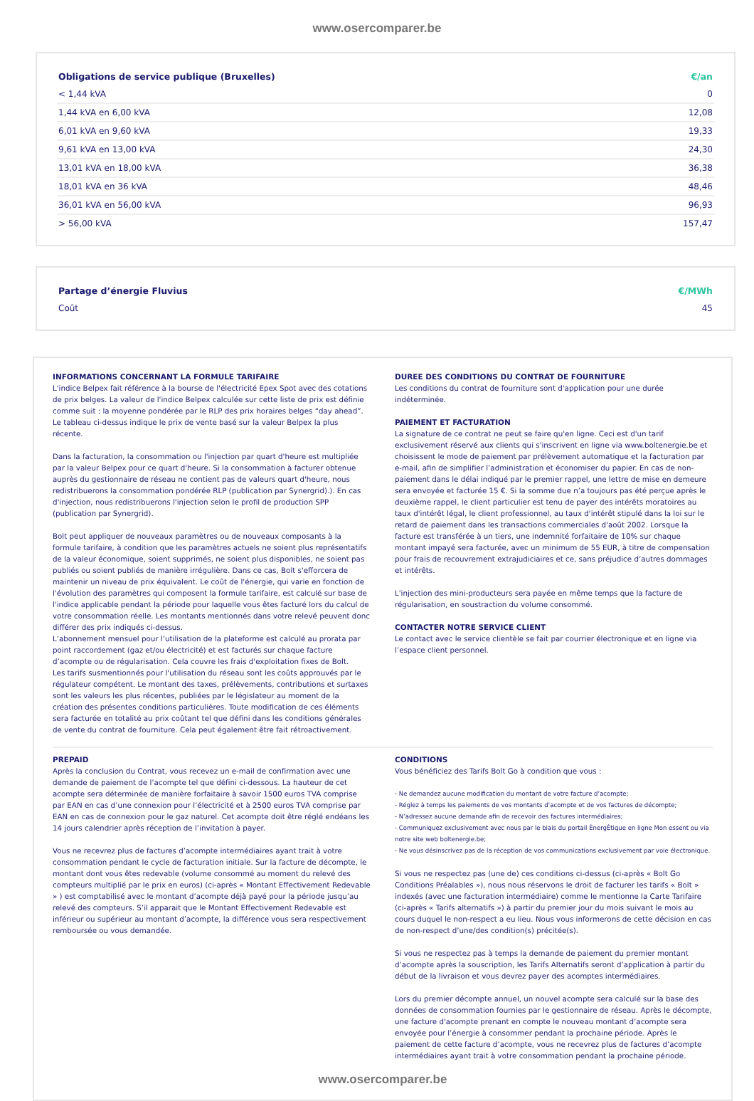www.osercomparer.be
| Obligations de service publique (Bruxelles) | €/an |
| --- | --- |
| < 1,44 kVA | 0 |
| 1,44 kVA en 6,00 kVA | 12,08 |
| 6,01 kVA en 9,60 kVA | 19,33 |
| 9,61 kVA en 13,00 kVA | 24,30 |
| 13,01 kVA en 18,00 kVA | 36,38 |
| 18,01 kVA en 36 kVA | 48,46 |
| 36,01 kVA en 56,00 kVA | 96,93 |
| > 56,00 kVA | 157,47 |
| Partage d’énergie Fluvius | €/MWh |
| --- | --- |
| Coût | 45 |
INFORMATIONS CONCERNANT LA FORMULE TARIFAIRE
L'indice Belpex fait référence à la bourse de l'électricité Epex Spot avec des cotations de prix belges. La valeur de l'indice Belpex calculée sur cette liste de prix est définie comme suit : la moyenne pondérée par le RLP des prix horaires belges “day ahead”. Le tableau ci-dessus indique le prix de vente basé sur la valeur Belpex la plus récente.
Dans la facturation, la consommation ou l'injection par quart d'heure est multipliée par la valeur Belpex pour ce quart d'heure. Si la consommation à facturer obtenue auprès du gestionnaire de réseau ne contient pas de valeurs quart d'heure, nous redistribuerons la consommation pondérée RLP (publication par Synergrid).). En cas d'injection, nous redistribuerons l'injection selon le profil de production SPP (publication par Synergrid).
Bolt peut appliquer de nouveaux paramètres ou de nouveaux composants à la formule tarifaire, à condition que les paramètres actuels ne soient plus représentatifs de la valeur économique, soient supprimés, ne soient plus disponibles, ne soient pas publiés ou soient publiés de manière irrégulière. Dans ce cas, Bolt s'efforcera de maintenir un niveau de prix équivalent. Le coût de l'énergie, qui varie en fonction de l'évolution des paramètres qui composent la formule tarifaire, est calculé sur base de l'indice applicable pendant la période pour laquelle vous êtes facturé lors du calcul de votre consommation réelle. Les montants mentionnés dans votre relevé peuvent donc différer des prix indiqués ci-dessus.
L’abonnement mensuel pour l’utilisation de la plateforme est calculé au prorata par point raccordement (gaz et/ou électricité) et est facturés sur chaque facture d’acompte ou de régularisation. Cela couvre les frais d'exploitation fixes de Bolt.
Les tarifs susmentionnés pour l'utilisation du réseau sont les coûts approuvés par le régulateur compétent. Le montant des taxes, prélèvements, contributions et surtaxes sont les valeurs les plus récentes, publiées par le législateur au moment de la création des présentes conditions particulières. Toute modification de ces éléments sera facturée en totalité au prix coûtant tel que défini dans les conditions générales de vente du contrat de fourniture. Cela peut également être fait rétroactivement.
DUREE DES CONDITIONS DU CONTRAT DE FOURNITURE
Les conditions du contrat de fourniture sont d'application pour une durée indéterminée.
PAIEMENT ET FACTURATION
La signature de ce contrat ne peut se faire qu'en ligne. Ceci est d'un tarif exclusivement réservé aux clients qui s'inscrivent en ligne via www.boltenergie.be et choisissent le mode de paiement par prélèvement automatique et la facturation par e-mail, afin de simplifier l’administration et économiser du papier. En cas de non-paiement dans le délai indiqué par le premier rappel, une lettre de mise en demeure sera envoyée et facturée 15 €. Si la somme due n’a toujours pas été perçue après le deuxième rappel, le client particulier est tenu de payer des intérêts moratoires au taux d'intérêt légal, le client professionnel, au taux d'intérêt stipulé dans la loi sur le retard de paiement dans les transactions commerciales d'août 2002. Lorsque la facture est transférée à un tiers, une indemnité forfaitaire de 10% sur chaque montant impayé sera facturée, avec un minimum de 55 EUR, à titre de compensation pour frais de recouvrement extrajudiciaires et ce, sans préjudice d’autres dommages et intérêts.
L'injection des mini-producteurs sera payée en même temps que la facture de régularisation, en soustraction du volume consommé.
CONTACTER NOTRE SERVICE CLIENT
Le contact avec le service clientèle se fait par courrier électronique et en ligne via l’espace client personnel.
PREPAID
Après la conclusion du Contrat, vous recevez un e-mail de confirmation avec une demande de paiement de l’acompte tel que défini ci-dessous. La hauteur de cet acompte sera déterminée de manière forfaitaire à savoir 1500 euros TVA comprise par EAN en cas d’une connexion pour l’électricité et à 2500 euros TVA comprise par EAN en cas de connexion pour le gaz naturel. Cet acompte doit être réglé endéans les 14 jours calendrier après réception de l’invitation à payer.
Vous ne recevrez plus de factures d’acompte intermédiaires ayant trait à votre consommation pendant le cycle de facturation initiale. Sur la facture de décompte, le montant dont vous êtes redevable (volume consommé au moment du relevé des compteurs multiplié par le prix en euros) (ci-après « Montant Effectivement Redevable » ) est comptabilisé avec le montant d’acompte déjà payé pour la période jusqu’au relevé des compteurs. S’il apparait que le Montant Effectivement Redevable est inférieur ou supérieur au montant d’acompte, la différence vous sera respectivement remboursée ou vous demandée.
CONDITIONS
Vous bénéficiez des Tarifs Bolt Go à condition que vous :
- Ne demandez aucune modification du montant de votre facture d’acompte;
- Réglez à temps les paiements de vos montants d’acompte et de vos factures de décompte;
- N’adressez aucune demande afin de recevoir des factures intermédiaires;
- Communiquez exclusivement avec nous par le biais du portail ÈnergÈtique en ligne Mon essent ou via notre site web boltenergie.be;
- Ne vous désinscrivez pas de la réception de vos communications exclusivement par voie électronique.
Si vous ne respectez pas (une de) ces conditions ci-dessus (ci-après « Bolt Go Conditions Préalables »), nous nous réservons le droit de facturer les tarifs « Bolt » indexés (avec une facturation intermédiaire) comme le mentionne la Carte Tarifaire (ci-après « Tarifs alternatifs ») à partir du premier jour du mois suivant le mois au cours duquel le non-respect a eu lieu. Nous vous informerons de cette décision en cas de non-respect d’une/des condition(s) précitée(s).
Si vous ne respectez pas à temps la demande de paiement du premier montant d’acompte après la souscription, les Tarifs Alternatifs seront d’application à partir du début de la livraison et vous devrez payer des acomptes intermédiaires.
Lors du premier décompte annuel, un nouvel acompte sera calculé sur la base des données de consommation fournies par le gestionnaire de réseau. Après le décompte, une facture d'acompte prenant en compte le nouveau montant d’acompte sera envoyée pour l’énergie à consommer pendant la prochaine période. Après le paiement de cette facture d’acompte, vous ne recevrez plus de factures d’acompte intermédiaires ayant trait à votre consommation pendant la prochaine période.
www.osercomparer.be